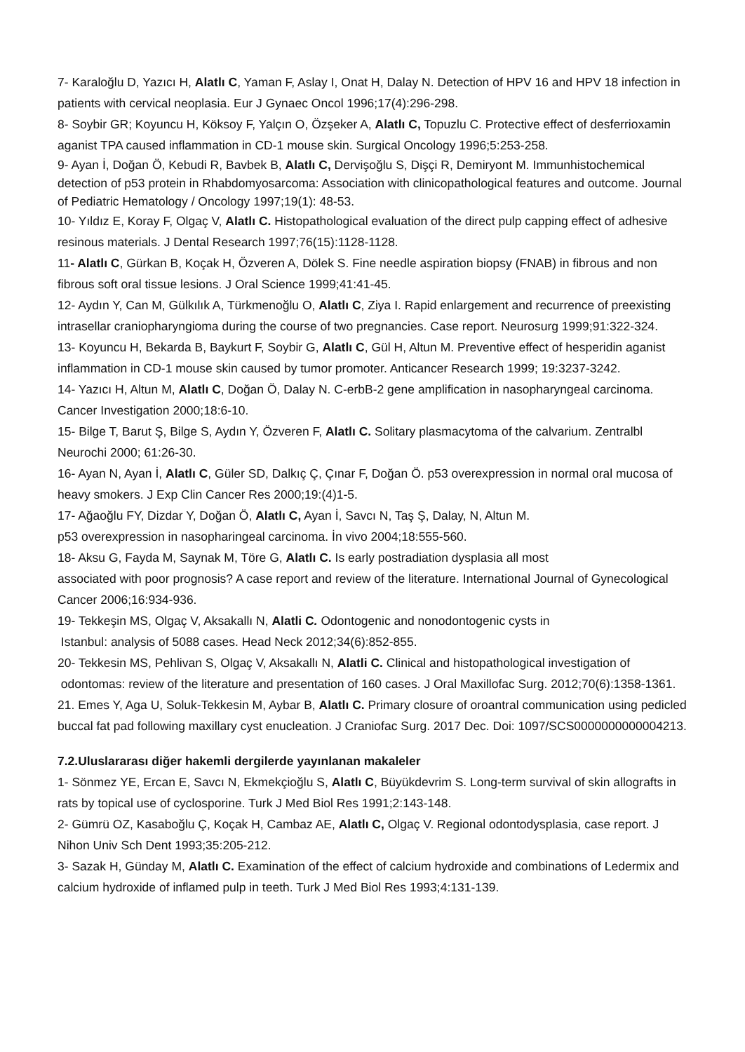7- Karaloğlu D, Yazıcı H, Alatlı C, Yaman F, Aslay I, Onat H, Dalay N. Detection of HPV 16 and HPV 18 infection in patients with cervical neoplasia. Eur J Gynaec Oncol 1996;17(4):296-298.
8- Soybir GR; Koyuncu H, Köksoy F, Yalçın O, Özşeker A, Alatlı C, Topuzlu C. Protective effect of desferrioxamin aganist TPA caused inflammation in CD-1 mouse skin. Surgical Oncology 1996;5:253-258.
9- Ayan İ, Doğan Ö, Kebudi R, Bavbek B, Alatlı C, Dervişoğlu S, Dişçi R, Demiryont M. Immunhistochemical detection of p53 protein in Rhabdomyosarcoma: Association with clinicopathological features and outcome. Journal of Pediatric Hematology / Oncology 1997;19(1): 48-53.
10- Yıldız E, Koray F, Olgaç V, Alatlı C. Histopathological evaluation of the direct pulp capping effect of adhesive resinous materials. J Dental Research 1997;76(15):1128-1128.
11- Alatlı C, Gürkan B, Koçak H, Özveren A, Dölek S. Fine needle aspiration biopsy (FNAB) in fibrous and non fibrous soft oral tissue lesions. J Oral Science 1999;41:41-45.
12- Aydın Y, Can M, Gülkılık A, Türkmenoğlu O, Alatlı C, Ziya I. Rapid enlargement and recurrence of preexisting intrasellar craniopharyngioma during the course of two pregnancies. Case report. Neurosurg 1999;91:322-324.
13- Koyuncu H, Bekarda B, Baykurt F, Soybir G, Alatlı C, Gül H, Altun M. Preventive effect of hesperidin aganist inflammation in CD-1 mouse skin caused by tumor promoter. Anticancer Research 1999; 19:3237-3242.
14- Yazıcı H, Altun M, Alatlı C, Doğan Ö, Dalay N. C-erbB-2 gene amplification in nasopharyngeal carcinoma. Cancer Investigation 2000;18:6-10.
15- Bilge T, Barut Ş, Bilge S, Aydın Y, Özveren F, Alatlı C. Solitary plasmacytoma of the calvarium. Zentralbl Neurochi 2000; 61:26-30.
16- Ayan N, Ayan İ, Alatlı C, Güler SD, Dalkıç Ç, Çınar F, Doğan Ö. p53 overexpression in normal oral mucosa of heavy smokers. J Exp Clin Cancer Res 2000;19:(4)1-5.
17- Ağaoğlu FY, Dizdar Y, Doğan Ö, Alatlı C, Ayan İ, Savcı N, Taş Ş, Dalay, N, Altun M.
p53 overexpression in nasopharingeal carcinoma. İn vivo 2004;18:555-560.
18- Aksu G, Fayda M, Saynak M, Töre G, Alatlı C. Is early postradiation dysplasia all most
associated with poor prognosis? A case report and review of the literature. International Journal of Gynecological Cancer 2006;16:934-936.
19- Tekkeşin MS, Olgaç V, Aksakallı N, Alatli C. Odontogenic and nonodontogenic cysts in
Istanbul: analysis of 5088 cases. Head Neck 2012;34(6):852-855.
20- Tekkesin MS, Pehlivan S, Olgaç V, Aksakallı N, Alatli C. Clinical and histopathological investigation of odontomas: review of the literature and presentation of 160 cases. J Oral Maxillofac Surg. 2012;70(6):1358-1361.
21. Emes Y, Aga U, Soluk-Tekkesin M, Aybar B, Alatlı C. Primary closure of oroantral communication using pedicled buccal fat pad following maxillary cyst enucleation. J Craniofac Surg. 2017 Dec. Doi: 1097/SCS0000000000004213.
7.2.Uluslararası diğer hakemli dergilerde yayınlanan makaleler
1- Sönmez YE, Ercan E, Savcı N, Ekmekçioğlu S, Alatlı C, Büyükdevrim S. Long-term survival of skin allografts in rats by topical use of cyclosporine. Turk J Med Biol Res 1991;2:143-148.
2- Gümrü OZ, Kasaboğlu Ç, Koçak H, Cambaz AE, Alatlı C, Olgaç V. Regional odontodysplasia, case report. J Nihon Univ Sch Dent 1993;35:205-212.
3- Sazak H, Günday M, Alatlı C. Examination of the effect of calcium hydroxide and combinations of Ledermix and calcium hydroxide of inflamed pulp in teeth. Turk J Med Biol Res 1993;4:131-139.